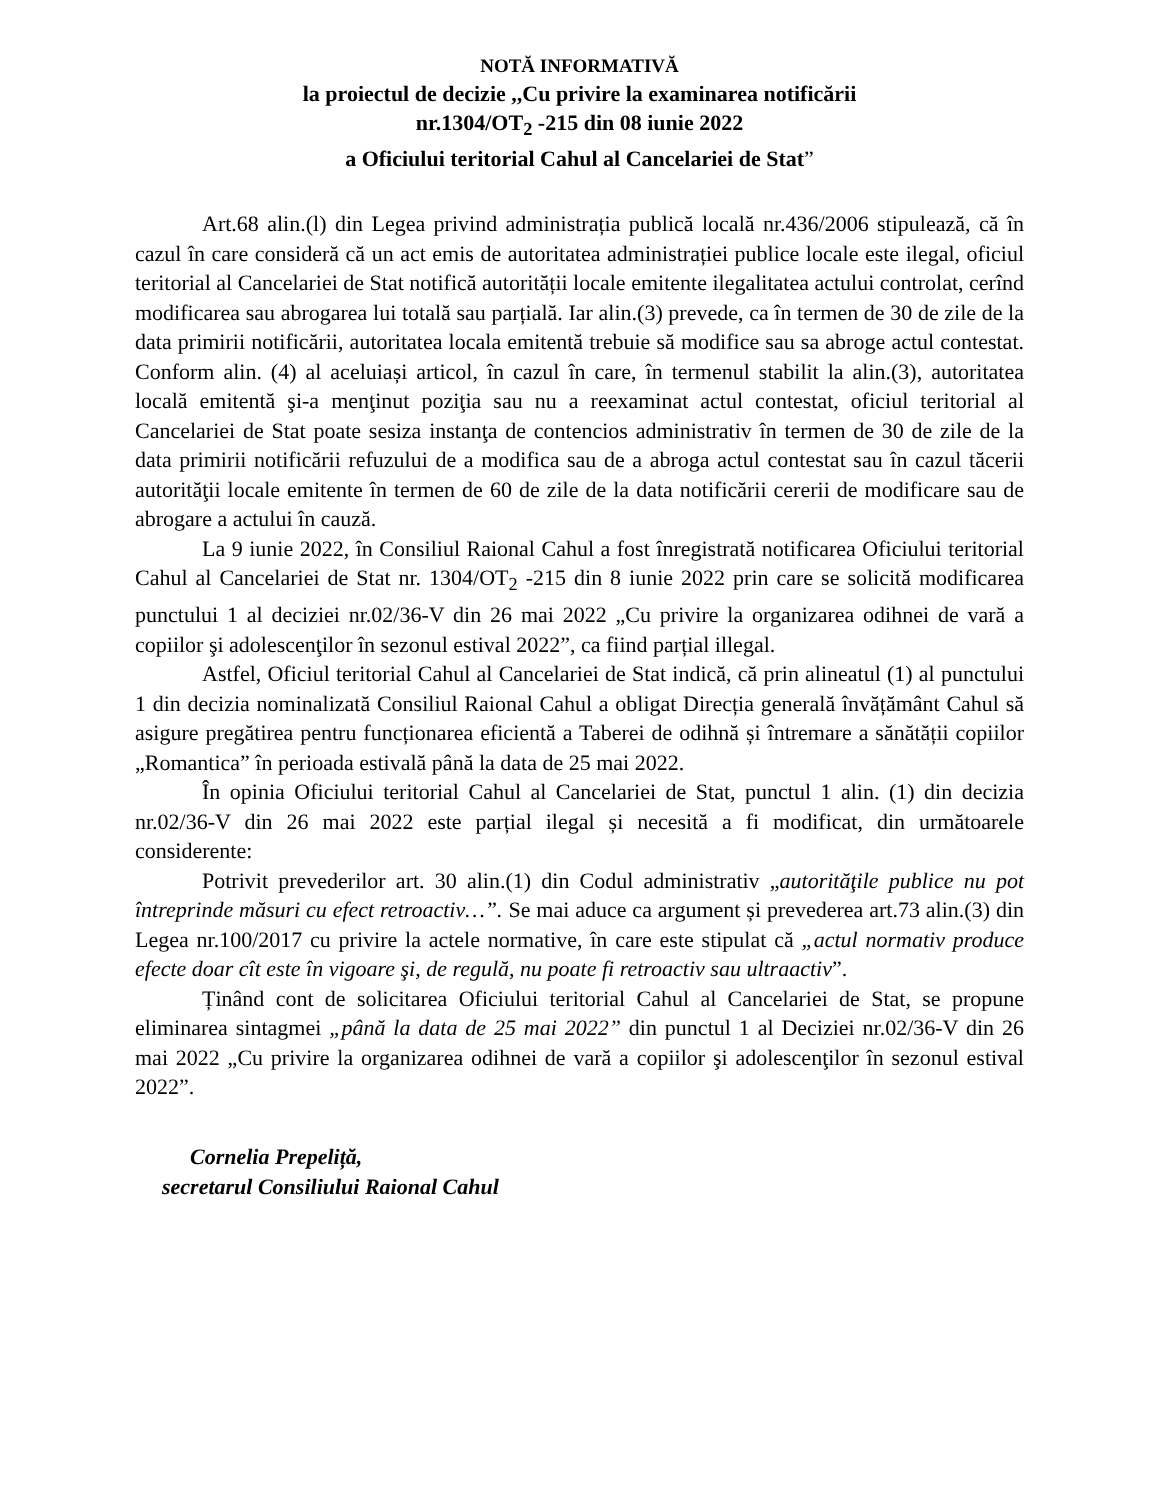NOTĂ INFORMATIVĂ
la proiectul de decizie ,,Cu privire la examinarea notificării
nr.1304/OT<sub>2</sub> -215 din 08 iunie 2022
a Oficiului teritorial Cahul al Cancelariei de Stat”
Art.68 alin.(l) din Legea privind administrația publică locală nr.436/2006 stipulează, că în cazul în care consideră că un act emis de autoritatea administrației publice locale este ilegal, oficiul teritorial al Cancelariei de Stat notifică autorității locale emitente ilegalitatea actului controlat, cerînd modificarea sau abrogarea lui totală sau parțială. Iar alin.(3) prevede, ca în termen de 30 de zile de la data primirii notificării, autoritatea locala emitentă trebuie să modifice sau sa abroge actul contestat. Conform alin. (4) al aceluiași articol, în cazul în care, în termenul stabilit la alin.(3), autoritatea locală emitentă şi-a menţinut poziţia sau nu a reexaminat actul contestat, oficiul teritorial al Cancelariei de Stat poate sesiza instanţa de contencios administrativ în termen de 30 de zile de la data primirii notificării refuzului de a modifica sau de a abroga actul contestat sau în cazul tăcerii autorităţii locale emitente în termen de 60 de zile de la data notificării cererii de modificare sau de abrogare a actului în cauză.
La 9 iunie 2022, în Consiliul Raional Cahul a fost înregistrată notificarea Oficiului teritorial Cahul al Cancelariei de Stat nr. 1304/OT<sub>2</sub> -215 din 8 iunie 2022 prin care se solicită modificarea punctului 1 al deciziei nr.02/36-V din 26 mai 2022 „Cu privire la organizarea odihnei de vară a copiilor şi adolescenţilor în sezonul estival 2022”, ca fiind parțial illegal.
Astfel, Oficiul teritorial Cahul al Cancelariei de Stat indică, că prin alineatul (1) al punctului 1 din decizia nominalizată Consiliul Raional Cahul a obligat Direcția generală învățământ Cahul să asigure pregătirea pentru funcționarea eficientă a Taberei de odihnă și întremare a sănătății copiilor „Romantica” în perioada estivală până la data de 25 mai 2022.
În opinia Oficiului teritorial Cahul al Cancelariei de Stat, punctul 1 alin. (1) din decizia nr.02/36-V din 26 mai 2022 este parțial ilegal și necesită a fi modificat, din următoarele considerente:
Potrivit prevederilor art. 30 alin.(1) din Codul administrativ „autorităţile publice nu pot întreprinde măsuri cu efect retroactiv…”. Se mai aduce ca argument și prevederea art.73 alin.(3) din Legea nr.100/2017 cu privire la actele normative, în care este stipulat că „actul normativ produce efecte doar cît este în vigoare şi, de regulă, nu poate fi retroactiv sau ultraactiv”.
Ținând cont de solicitarea Oficiului teritorial Cahul al Cancelariei de Stat, se propune eliminarea sintagmei „până la data de 25 mai 2022” din punctul 1 al Deciziei nr.02/36-V din 26 mai 2022 „Cu privire la organizarea odihnei de vară a copiilor şi adolescenţilor în sezonul estival 2022”.
Cornelia Prepeliță,
secretarul Consiliului Raional Cahul